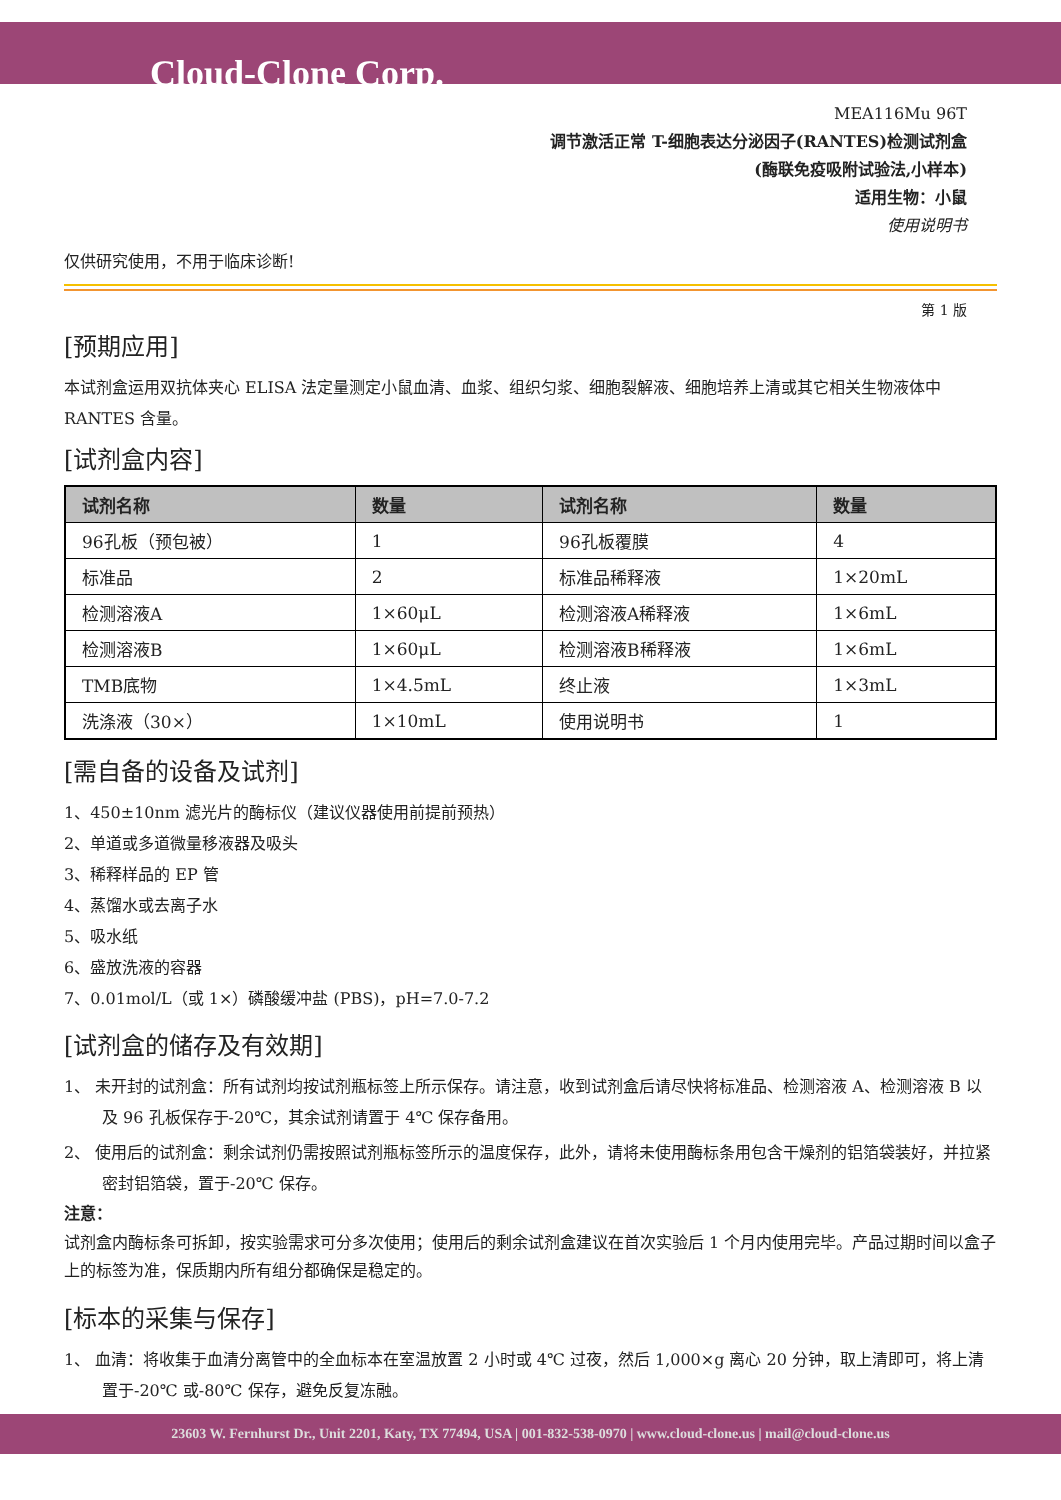Cloud-Clone Corp.
MEA116Mu 96T
调节激活正常 T-细胞表达分泌因子(RANTES)检测试剂盒
(酶联免疫吸附试验法,小样本)
适用生物：小鼠
使用说明书
仅供研究使用，不用于临床诊断!
第 1 版
[预期应用]
本试剂盒运用双抗体夹心 ELISA 法定量测定小鼠血清、血浆、组织匀浆、细胞裂解液、细胞培养上清或其它相关生物液体中 RANTES 含量。
[试剂盒内容]
| 试剂名称 | 数量 | 试剂名称 | 数量 |
| --- | --- | --- | --- |
| 96孔板（预包被） | 1 | 96孔板覆膜 | 4 |
| 标准品 | 2 | 标准品稀释液 | 1×20mL |
| 检测溶液A | 1×60μL | 检测溶液A稀释液 | 1×6mL |
| 检测溶液B | 1×60μL | 检测溶液B稀释液 | 1×6mL |
| TMB底物 | 1×4.5mL | 终止液 | 1×3mL |
| 洗涤液（30×） | 1×10mL | 使用说明书 | 1 |
[需自备的设备及试剂]
1、450±10nm 滤光片的酶标仪（建议仪器使用前提前预热）
2、单道或多道微量移液器及吸头
3、稀释样品的 EP 管
4、蒸馏水或去离子水
5、吸水纸
6、盛放洗液的容器
7、0.01mol/L（或 1×）磷酸缓冲盐 (PBS)，pH=7.0-7.2
[试剂盒的储存及有效期]
1、 未开封的试剂盒：所有试剂均按试剂瓶标签上所示保存。请注意，收到试剂盒后请尽快将标准品、检测溶液 A、检测溶液 B 以及 96 孔板保存于-20℃，其余试剂请置于 4℃ 保存备用。
2、 使用后的试剂盒：剩余试剂仍需按照试剂瓶标签所示的温度保存，此外，请将未使用酶标条用包含干燥剂的铝箔袋装好，并拉紧密封铝箔袋，置于-20℃ 保存。
注意：
试剂盒内酶标条可拆卸，按实验需求可分多次使用；使用后的剩余试剂盒建议在首次实验后 1 个月内使用完毕。产品过期时间以盒子上的标签为准，保质期内所有组分都确保是稳定的。
[标本的采集与保存]
1、 血清：将收集于血清分离管中的全血标本在室温放置 2 小时或 4℃ 过夜，然后 1,000×g 离心 20 分钟，取上清即可，将上清置于-20℃ 或-80℃ 保存，避免反复冻融。
23603 W. Fernhurst Dr., Unit 2201, Katy, TX 77494, USA | 001-832-538-0970 | www.cloud-clone.us | mail@cloud-clone.us